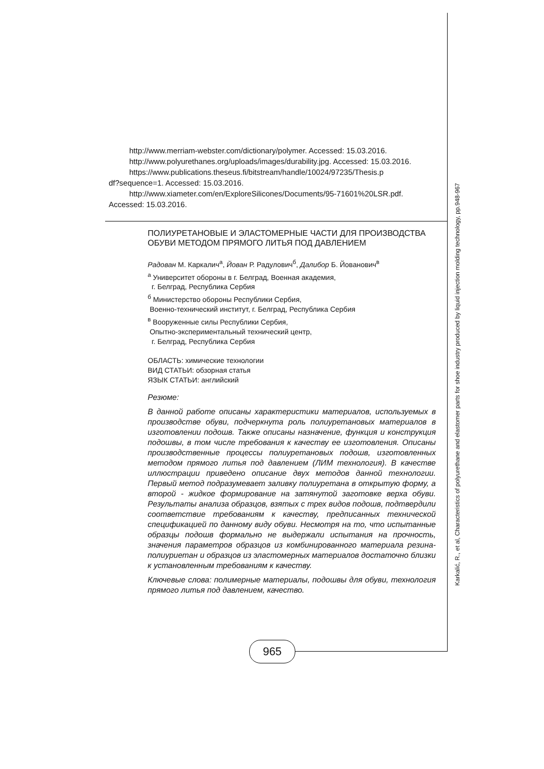Karkalić, R., et al, Characteristics of polyurethane and elastomer parts for shoe industry produced by liquid injection molding technology, pp.948-967
http://www.merriam-webster.com/dictionary/polymer. Accessed: 15.03.2016.
http://www.polyurethanes.org/uploads/images/durability.jpg. Accessed: 15.03.2016.
https://www.publications.theseus.fi/bitstream/handle/10024/97235/Thesis.p
df?sequence=1. Accessed: 15.03.2016.
http://www.xiameter.com/en/ExploreSilicones/Documents/95-71601%20LSR.pdf.
Accessed: 15.03.2016.
ПОЛИУРЕТАНОВЫЕ И ЭЛАСТОМЕРНЫЕ ЧАСТИ ДЛЯ ПРОИЗВОДСТВА ОБУВИ МЕТОДОМ ПРЯМОГО ЛИТЬЯ ПОД ДАВЛЕНИЕМ
Радован М. Каркалич<sup>а</sup>, Йован Р. Радулович<sup>б</sup>, Далибор Б. Йованович<sup>в</sup>
<sup>а</sup> Университет обороны в г. Белград, Военная академия,
г. Белград, Республика Сербия
<sup>б</sup> Министерство обороны Республики Сербия,
Военно-технический институт, г. Белград, Республика Сербия
<sup>в</sup> Вооруженные силы Республики Сербия,
Опытно-экспериментальный технический центр,
г. Белград, Республика Сербия
ОБЛАСТЬ: химические технологии
ВИД СТАТЬИ: обзорная статья
ЯЗЫК СТАТЬИ: английский
Резюме:
В данной работе описаны характеристики материалов, используемых в производстве обуви, подчеркнута роль полиуретановых материалов в изготовлении подошв. Также описаны назначение, функция и конструкция подошвы, в том числе требования к качеству ее изготовления. Описаны производственные процессы полиуретановых подошв, изготовленных методом прямого литья под давлением (ЛИМ технология). В качестве иллюстрации приведено описание двух методов данной технологии. Первый метод подразумевает заливку полиуретана в открытую форму, а второй - жидкое формирование на затянутой заготовке верха обуви. Результаты анализа образцов, взятых с трех видов подошв, подтвердили соответствие требованиям к качеству, предписанных технической спецификацией по данному виду обуви. Несмотря на то, что испытанные образцы подошв формально не выдержали испытания на прочность, значения параметров образцов из комбинированного материала резина-полиуриетан и образцов из эластомерных материалов достаточно близки к установленным требованиям к качеству.
Ключевые слова: полимерные материалы, подошвы для обуви, технология прямого литья под давлением, качество.
965